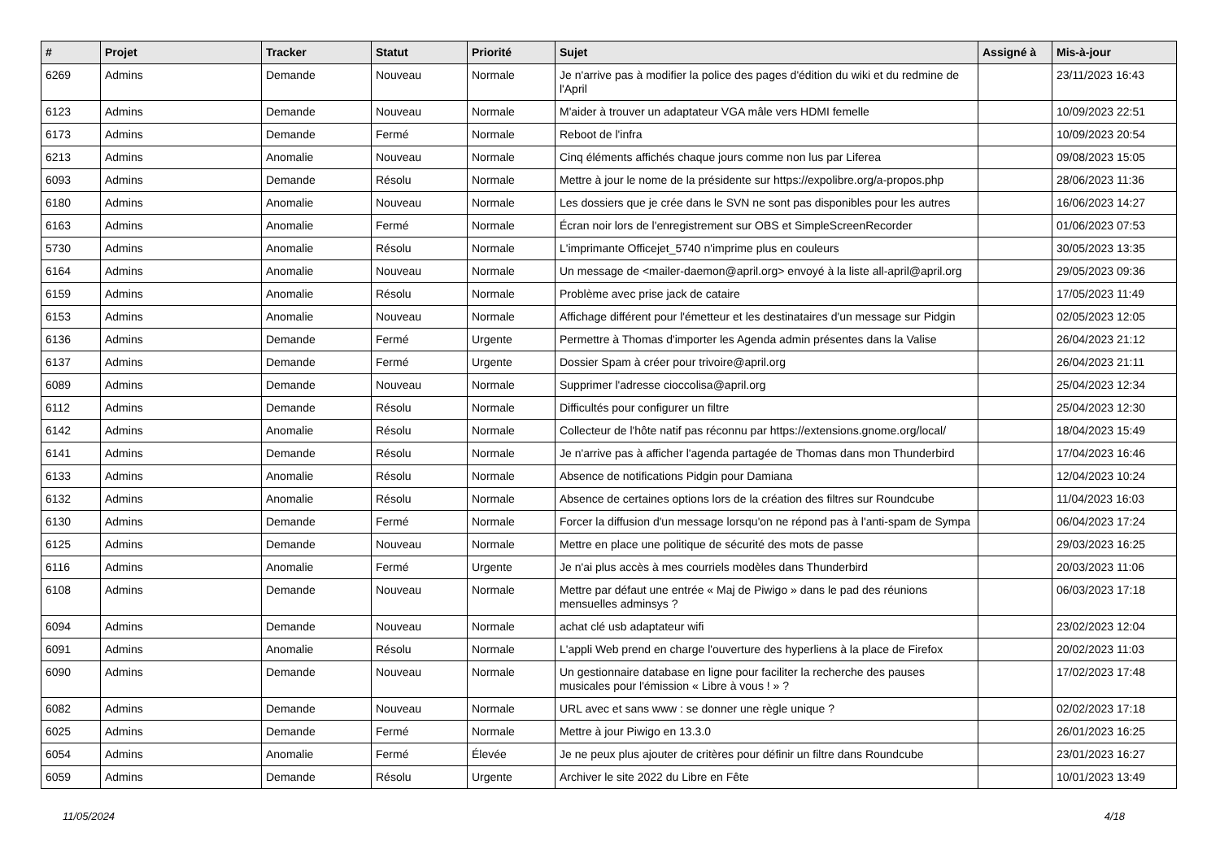| # | Projet | Tracker | Statut | Priorité | Sujet | Assigné à | Mis-à-jour |
| --- | --- | --- | --- | --- | --- | --- | --- |
| 6269 | Admins | Demande | Nouveau | Normale | Je n'arrive pas à modifier la police des pages d'édition du wiki et du redmine de l'April | | 23/11/2023 16:43 |
| 6123 | Admins | Demande | Nouveau | Normale | M'aider à trouver un adaptateur VGA mâle vers HDMI femelle | | 10/09/2023 22:51 |
| 6173 | Admins | Demande | Fermé | Normale | Reboot de l'infra | | 10/09/2023 20:54 |
| 6213 | Admins | Anomalie | Nouveau | Normale | Cinq éléments affichés chaque jours comme non lus par Liferea | | 09/08/2023 15:05 |
| 6093 | Admins | Demande | Résolu | Normale | Mettre à jour le nome de la présidente sur https://expolibre.org/a-propos.php | | 28/06/2023 11:36 |
| 6180 | Admins | Anomalie | Nouveau | Normale | Les dossiers que je crée dans le SVN ne sont pas disponibles pour les autres | | 16/06/2023 14:27 |
| 6163 | Admins | Anomalie | Fermé | Normale | Écran noir lors de l'enregistrement sur OBS et SimpleScreenRecorder | | 01/06/2023 07:53 |
| 5730 | Admins | Anomalie | Résolu | Normale | L'imprimante Officejet_5740 n'imprime plus en couleurs | | 30/05/2023 13:35 |
| 6164 | Admins | Anomalie | Nouveau | Normale | Un message de <mailer-daemon@april.org> envoyé à la liste all-april@april.org | | 29/05/2023 09:36 |
| 6159 | Admins | Anomalie | Résolu | Normale | Problème avec prise jack de cataire | | 17/05/2023 11:49 |
| 6153 | Admins | Anomalie | Nouveau | Normale | Affichage différent pour l'émetteur et les destinataires d'un message sur Pidgin | | 02/05/2023 12:05 |
| 6136 | Admins | Demande | Fermé | Urgente | Permettre à Thomas d'importer les Agenda admin présentes dans la Valise | | 26/04/2023 21:12 |
| 6137 | Admins | Demande | Fermé | Urgente | Dossier Spam à créer pour trivoire@april.org | | 26/04/2023 21:11 |
| 6089 | Admins | Demande | Nouveau | Normale | Supprimer l'adresse cioccolisa@april.org | | 25/04/2023 12:34 |
| 6112 | Admins | Demande | Résolu | Normale | Difficultés pour configurer un filtre | | 25/04/2023 12:30 |
| 6142 | Admins | Anomalie | Résolu | Normale | Collecteur de l'hôte natif pas réconnu par https://extensions.gnome.org/local/ | | 18/04/2023 15:49 |
| 6141 | Admins | Demande | Résolu | Normale | Je n'arrive pas à afficher l'agenda partagée de Thomas dans mon Thunderbird | | 17/04/2023 16:46 |
| 6133 | Admins | Anomalie | Résolu | Normale | Absence de notifications Pidgin pour Damiana | | 12/04/2023 10:24 |
| 6132 | Admins | Anomalie | Résolu | Normale | Absence de certaines options lors de la création des filtres sur Roundcube | | 11/04/2023 16:03 |
| 6130 | Admins | Demande | Fermé | Normale | Forcer la diffusion d'un message lorsqu'on ne répond pas à l'anti-spam de Sympa | | 06/04/2023 17:24 |
| 6125 | Admins | Demande | Nouveau | Normale | Mettre en place une politique de sécurité des mots de passe | | 29/03/2023 16:25 |
| 6116 | Admins | Anomalie | Fermé | Urgente | Je n'ai plus accès à mes courriels modèles dans Thunderbird | | 20/03/2023 11:06 |
| 6108 | Admins | Demande | Nouveau | Normale | Mettre par défaut une entrée « Maj de Piwigo » dans le pad des réunions mensuelles adminsys ? | | 06/03/2023 17:18 |
| 6094 | Admins | Demande | Nouveau | Normale | achat clé usb adaptateur wifi | | 23/02/2023 12:04 |
| 6091 | Admins | Anomalie | Résolu | Normale | L'appli Web prend en charge l'ouverture des hyperliens à la place de Firefox | | 20/02/2023 11:03 |
| 6090 | Admins | Demande | Nouveau | Normale | Un gestionnaire database en ligne pour faciliter la recherche des pauses musicales pour l'émission « Libre à vous ! » ? | | 17/02/2023 17:48 |
| 6082 | Admins | Demande | Nouveau | Normale | URL avec et sans www : se donner une règle unique ? | | 02/02/2023 17:18 |
| 6025 | Admins | Demande | Fermé | Normale | Mettre à jour Piwigo en 13.3.0 | | 26/01/2023 16:25 |
| 6054 | Admins | Anomalie | Fermé | Élevée | Je ne peux plus ajouter de critères pour définir un filtre dans Roundcube | | 23/01/2023 16:27 |
| 6059 | Admins | Demande | Résolu | Urgente | Archiver le site 2022 du Libre en Fête | | 10/01/2023 13:49 |
11/05/2024 4/18